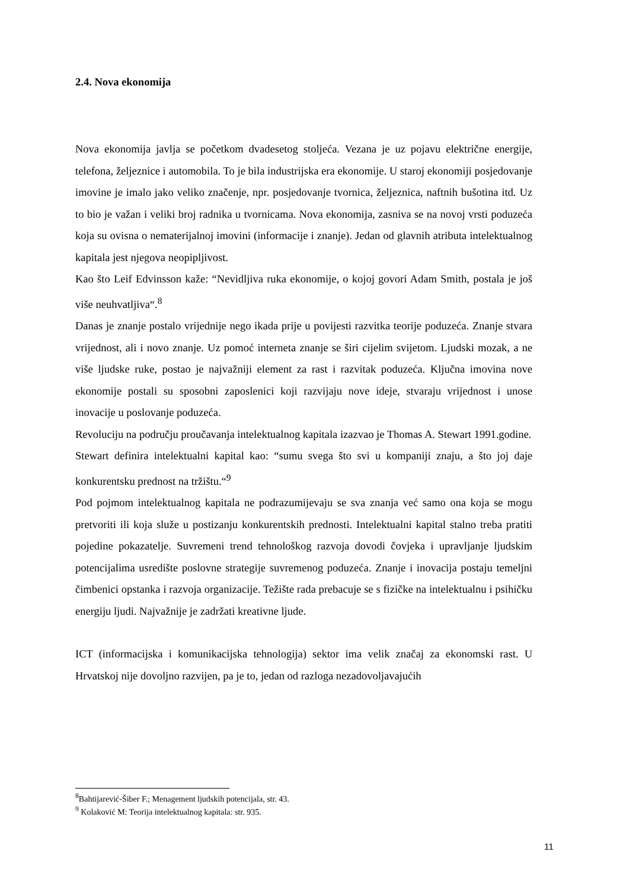2.4. Nova ekonomija
Nova ekonomija javlja se početkom dvadesetog stoljeća. Vezana je uz pojavu električne energije, telefona, željeznice i automobila. To je bila industrijska era ekonomije. U staroj ekonomiji posjedovanje imovine je imalo jako veliko značenje, npr. posjedovanje tvornica, željeznica, naftnih bušotina itd. Uz to bio je važan i veliki broj radnika u tvornicama. Nova ekonomija, zasniva se na novoj vrsti poduzeća koja su ovisna o nematerijalnoj imovini (informacije i znanje). Jedan od glavnih atributa intelektualnog kapitala jest njegova neopipljivost.
Kao što Leif Edvinsson kaže: “Nevidljiva ruka ekonomije, o kojoj govori Adam Smith, postala je još više neuhvatljiva“.<sup>8</sup>
Danas je znanje postalo vrijednije nego ikada prije u povijesti razvitka teorije poduzeća. Znanje stvara vrijednost, ali i novo znanje. Uz pomoć interneta znanje se širi cijelim svijetom. Ljudski mozak, a ne više ljudske ruke, postao je najvažniji element za rast i razvitak poduzeća. Ključna imovina nove ekonomije postali su sposobni zaposlenici koji razvijaju nove ideje, stvaraju vrijednost i unose inovacije u poslovanje poduzeća.
Revoluciju na području proučavanja intelektualnog kapitala izazvao je Thomas A. Stewart 1991.godine.
Stewart definira intelektualni kapital kao: “sumu svega što svi u kompaniji znaju, a što joj daje konkurentsku prednost na tržištu.“<sup>9</sup>
Pod pojmom intelektualnog kapitala ne podrazumijevaju se sva znanja već samo ona koja se mogu pretvoriti ili koja služe u postizanju konkurentskih prednosti. Intelektualni kapital stalno treba pratiti pojedine pokazatelje. Suvremeni trend tehnološkog razvoja dovodi čovjeka i upravljanje ljudskim potencijalima usredište poslovne strategije suvremenog poduzeća. Znanje i inovacija postaju temeljni čimbenici opstanka i razvoja organizacije. Težište rada prebacuje se s fizičke na intelektualnu i psihičku energiju ljudi. Najvažnije je zadržati kreativne ljude.
ICT (informacijska i komunikacijska tehnologija) sektor ima velik značaj za ekonomski rast. U Hrvatskoj nije dovoljno razvijen, pa je to, jedan od razloga nezadovoljavajućih
<sup>8</sup> Bahtijarević-Šiber F.; Menagement ljudskih potencijala, str. 43.
<sup>9</sup> Kolaković M: Teorija intelektualnog kapitala: str. 935.
11